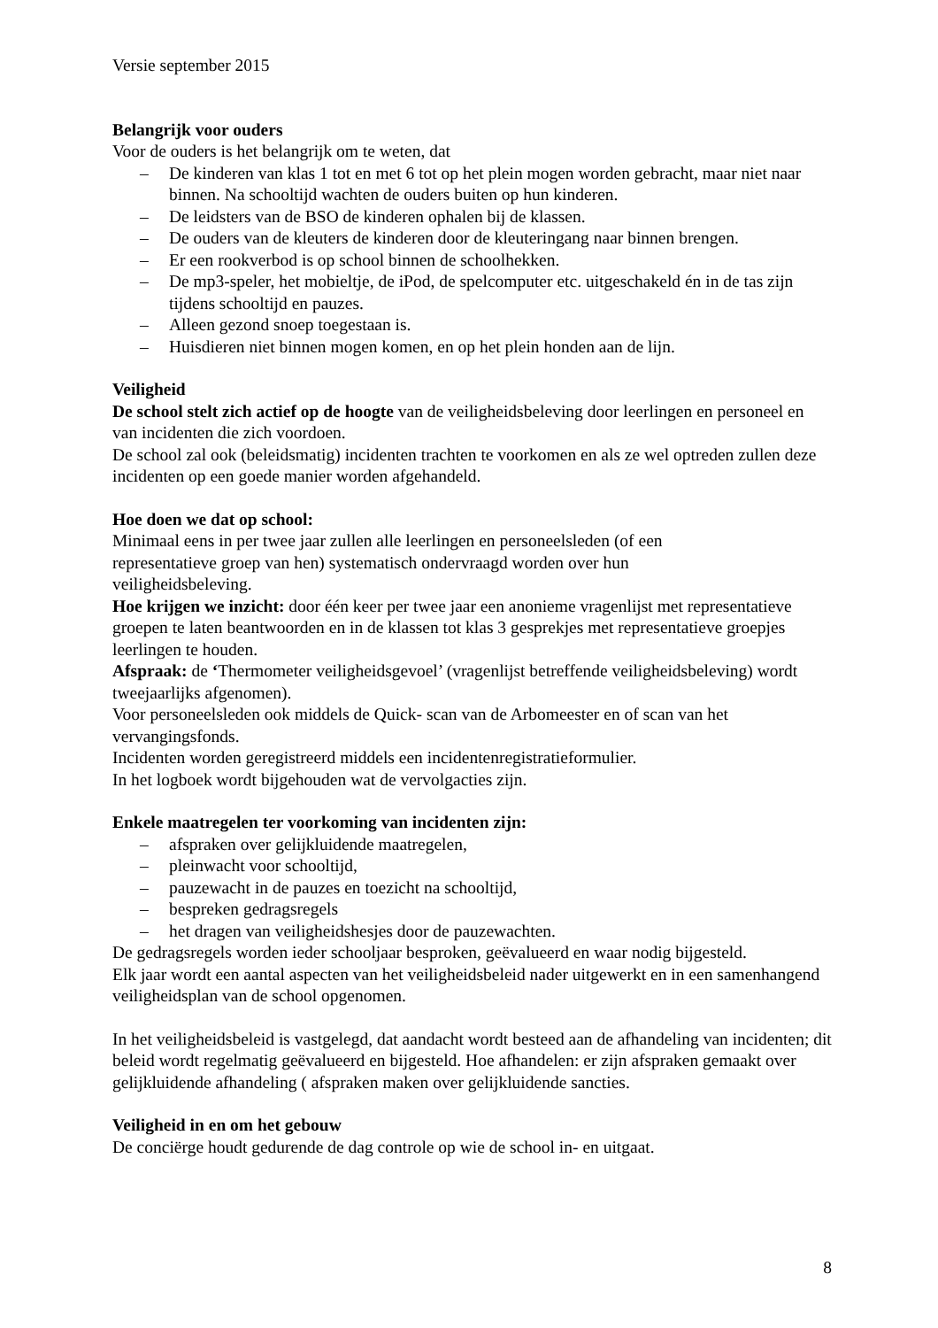Versie september 2015
Belangrijk voor ouders
Voor de ouders is het belangrijk om te weten, dat
– De kinderen van klas 1 tot en met 6 tot op het plein mogen worden gebracht, maar niet naar binnen. Na schooltijd wachten de ouders buiten op hun kinderen.
– De leidsters van de BSO de kinderen ophalen bij de klassen.
– De ouders van de kleuters de kinderen door de kleuteringang naar binnen brengen.
– Er een rookverbod is op school binnen de schoolhekken.
– De mp3-speler, het mobieltje, de iPod, de spelcomputer etc. uitgeschakeld én in de tas zijn tijdens schooltijd en pauzes.
– Alleen gezond snoep toegestaan is.
– Huisdieren niet binnen mogen komen, en op het plein honden aan de lijn.
Veiligheid
De school stelt zich actief op de hoogte van de veiligheidsbeleving door leerlingen en personeel en van incidenten die zich voordoen.
De school zal ook (beleidsmatig) incidenten trachten te voorkomen en als ze wel optreden zullen deze incidenten op een goede manier worden afgehandeld.
Hoe doen we dat op school:
Minimaal eens in per twee jaar zullen alle leerlingen en personeelsleden (of een
representatieve groep van hen) systematisch ondervraagd worden over hun
veiligheidsbeleving.
Hoe krijgen we inzicht: door één keer per twee jaar een anonieme vragenlijst met representatieve groepen te laten beantwoorden en in de klassen tot klas 3 gesprekjes met representatieve groepjes leerlingen te houden.
Afspraak: de ‘Thermometer veiligheidsgevoel’ (vragenlijst betreffende veiligheidsbeleving) wordt tweejaarlijks afgenomen).
Voor personeelsleden ook middels de Quick- scan van de Arbomeester en of scan van het vervangingsfonds.
Incidenten worden geregistreerd middels een incidentenregistratieformulier.
In het logboek wordt bijgehouden wat de vervolgacties zijn.
Enkele maatregelen ter voorkoming van incidenten zijn:
– afspraken over gelijkluidende maatregelen,
– pleinwacht voor schooltijd,
– pauzewacht in de pauzes en toezicht na schooltijd,
– bespreken gedragsregels
– het dragen van veiligheidshesjes door de pauzewachten.
De gedragsregels worden ieder schooljaar besproken, geëvalueerd en waar nodig bijgesteld.
Elk jaar wordt een aantal aspecten van het veiligheidsbeleid nader uitgewerkt en in een samenhangend veiligheidsplan van de school opgenomen.
In het veiligheidsbeleid is vastgelegd, dat aandacht wordt besteed aan de afhandeling van incidenten; dit beleid wordt regelmatig geëvalueerd en bijgesteld. Hoe afhandelen: er zijn afspraken gemaakt over gelijkluidende afhandeling ( afspraken maken over gelijkluidende sancties.
Veiligheid in en om het gebouw
De conciërge houdt gedurende de dag controle op wie de school in- en uitgaat.
8